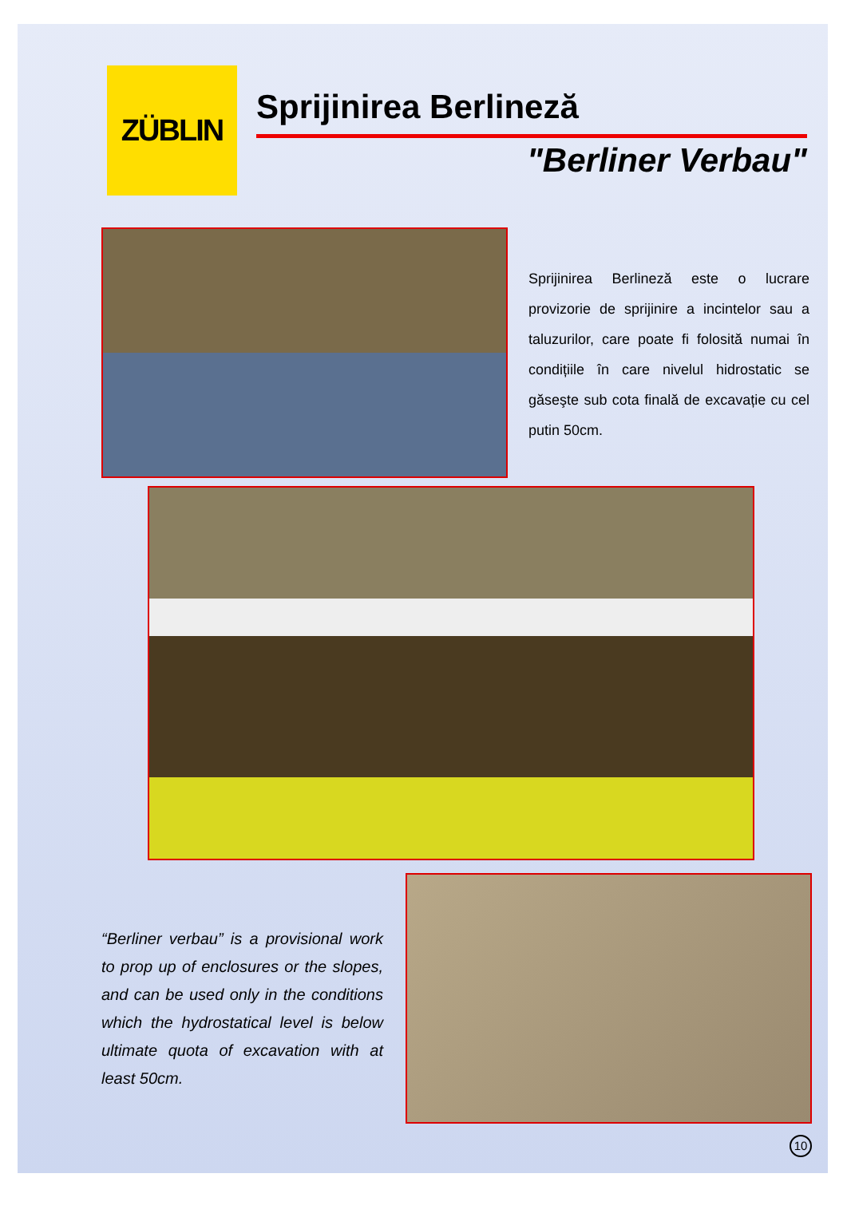ZÜBLIN
Sprijinirea Berlineză
"Berliner Verbau"
Sprijinirea Berlineză este o lucrare provizorie de sprijinire a incintelor sau a taluzurilor, care poate fi folosită numai în condițiile în care nivelul hidrostatic se găseşte sub cota finală de excavație cu cel putin 50cm.
“Berliner verbau” is a provisional work to prop up of enclosures or the slopes, and can be used only in the conditions which the hydrostatical level is below ultimate quota of excavation with at least 50cm.
10